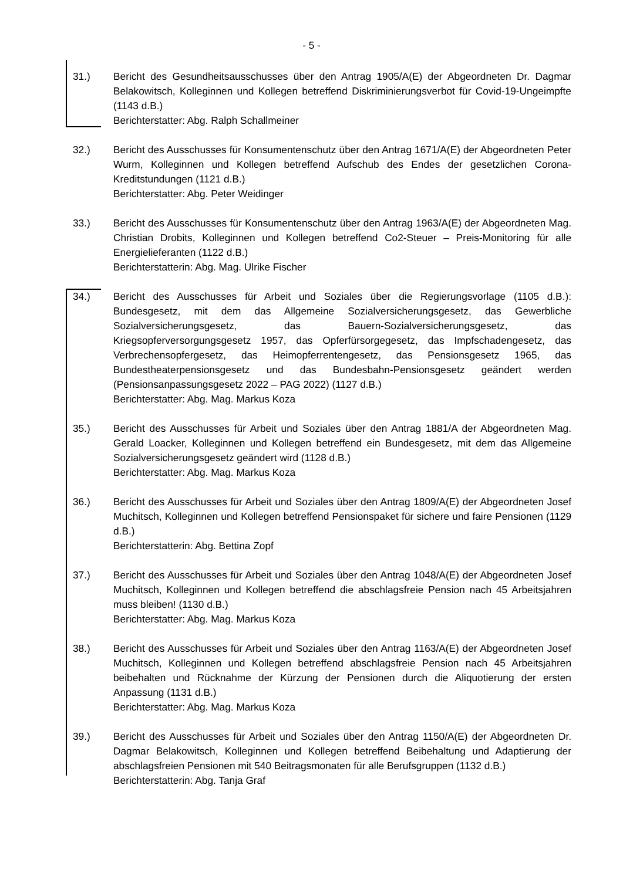- 5 -
31.) Bericht des Gesundheitsausschusses über den Antrag 1905/A(E) der Abgeordneten Dr. Dagmar Belakowitsch, Kolleginnen und Kollegen betreffend Diskriminierungsverbot für Covid-19-Ungeimpfte (1143 d.B.)
Berichterstatter: Abg. Ralph Schallmeiner
32.) Bericht des Ausschusses für Konsumentenschutz über den Antrag 1671/A(E) der Abgeordneten Peter Wurm, Kolleginnen und Kollegen betreffend Aufschub des Endes der gesetzlichen Corona-Kreditstundungen (1121 d.B.)
Berichterstatter: Abg. Peter Weidinger
33.) Bericht des Ausschusses für Konsumentenschutz über den Antrag 1963/A(E) der Abgeordneten Mag. Christian Drobits, Kolleginnen und Kollegen betreffend Co2-Steuer – Preis-Monitoring für alle Energielieferanten (1122 d.B.)
Berichterstatterin: Abg. Mag. Ulrike Fischer
34.) Bericht des Ausschusses für Arbeit und Soziales über die Regierungsvorlage (1105 d.B.): Bundesgesetz, mit dem das Allgemeine Sozialversicherungsgesetz, das Gewerbliche Sozialversicherungsgesetz, das Bauern-Sozialversicherungsgesetz, das Kriegsopferversorgungsgesetz 1957, das Opferfürsorgegesetz, das Impfschadengesetz, das Verbrechensopfergesetz, das Heimopferrentengesetz, das Pensionsgesetz 1965, das Bundestheaterpensionsgesetz und das Bundesbahn-Pensionsgesetz geändert werden (Pensionsanpassungsgesetz 2022 – PAG 2022) (1127 d.B.)
Berichterstatter: Abg. Mag. Markus Koza
35.) Bericht des Ausschusses für Arbeit und Soziales über den Antrag 1881/A der Abgeordneten Mag. Gerald Loacker, Kolleginnen und Kollegen betreffend ein Bundesgesetz, mit dem das Allgemeine Sozialversicherungsgesetz geändert wird (1128 d.B.)
Berichterstatter: Abg. Mag. Markus Koza
36.) Bericht des Ausschusses für Arbeit und Soziales über den Antrag 1809/A(E) der Abgeordneten Josef Muchitsch, Kolleginnen und Kollegen betreffend Pensionspaket für sichere und faire Pensionen (1129 d.B.)
Berichterstatterin: Abg. Bettina Zopf
37.) Bericht des Ausschusses für Arbeit und Soziales über den Antrag 1048/A(E) der Abgeordneten Josef Muchitsch, Kolleginnen und Kollegen betreffend die abschlagsfreie Pension nach 45 Arbeitsjahren muss bleiben! (1130 d.B.)
Berichterstatter: Abg. Mag. Markus Koza
38.) Bericht des Ausschusses für Arbeit und Soziales über den Antrag 1163/A(E) der Abgeordneten Josef Muchitsch, Kolleginnen und Kollegen betreffend abschlagsfreie Pension nach 45 Arbeitsjahren beibehalten und Rücknahme der Kürzung der Pensionen durch die Aliquotierung der ersten Anpassung (1131 d.B.)
Berichterstatter: Abg. Mag. Markus Koza
39.) Bericht des Ausschusses für Arbeit und Soziales über den Antrag 1150/A(E) der Abgeordneten Dr. Dagmar Belakowitsch, Kolleginnen und Kollegen betreffend Beibehaltung und Adaptierung der abschlagsfreien Pensionen mit 540 Beitragsmonaten für alle Berufsgruppen (1132 d.B.)
Berichterstatterin: Abg. Tanja Graf